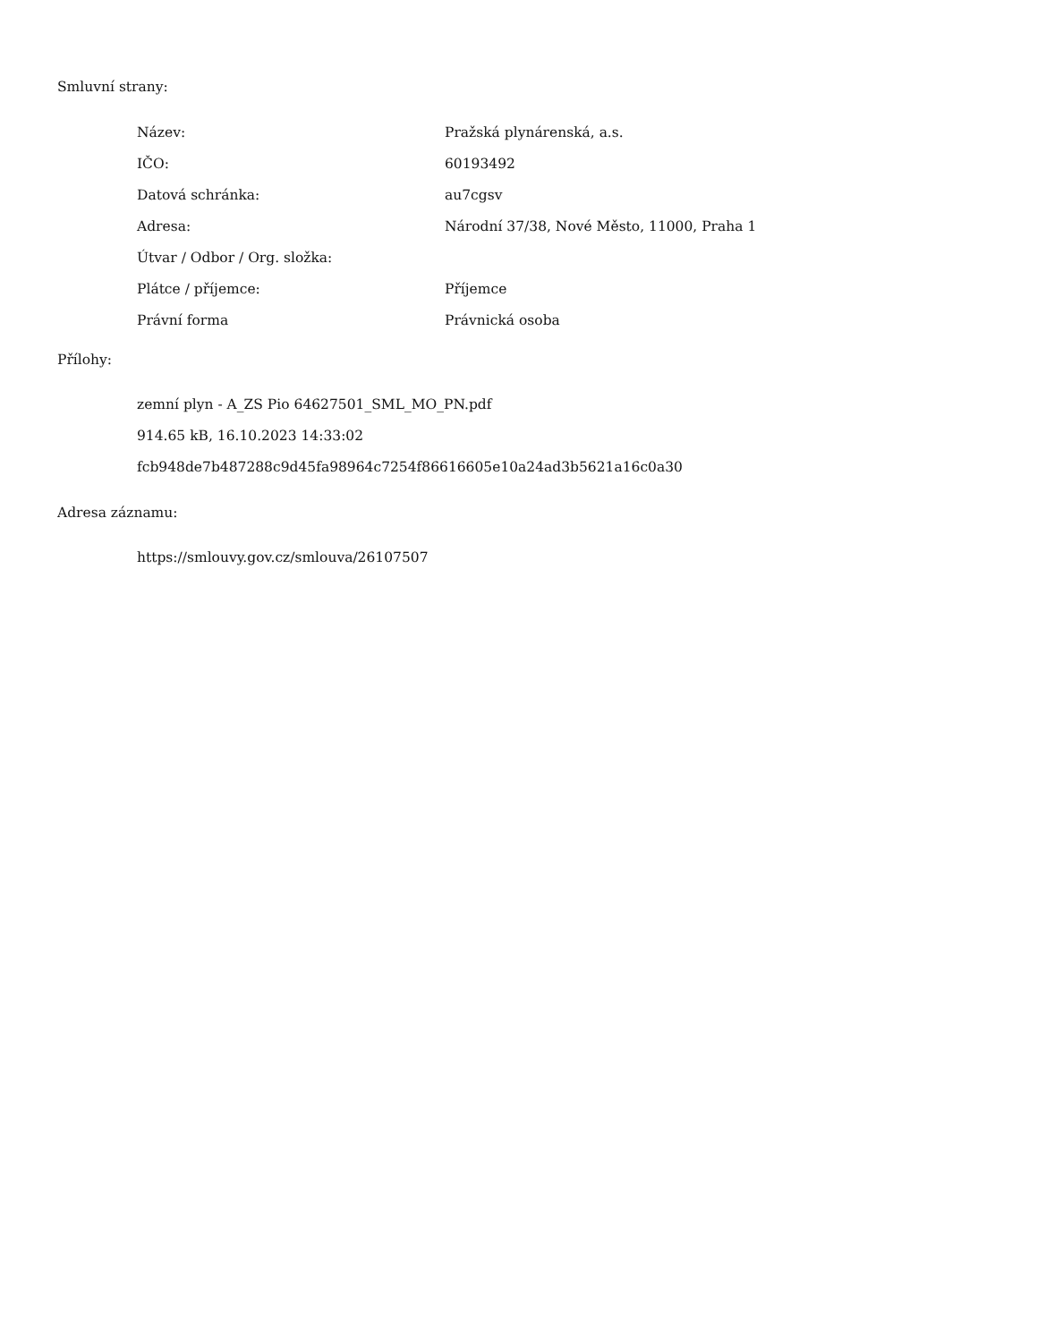Smluvní strany:
| Název: | Pražská plynárenská, a.s. |
| IČO: | 60193492 |
| Datová schránka: | au7cgsv |
| Adresa: | Národní 37/38, Nové Město, 11000, Praha 1 |
| Útvar / Odbor / Org. složka: | |
| Plátce / příjemce: | Příjemce |
| Právní forma | Právnická osoba |
Přílohy:
zemní plyn - A_ZS Pio 64627501_SML_MO_PN.pdf
914.65 kB, 16.10.2023 14:33:02
fcb948de7b487288c9d45fa98964c7254f86616605e10a24ad3b5621a16c0a30
Adresa záznamu:
https://smlouvy.gov.cz/smlouva/26107507